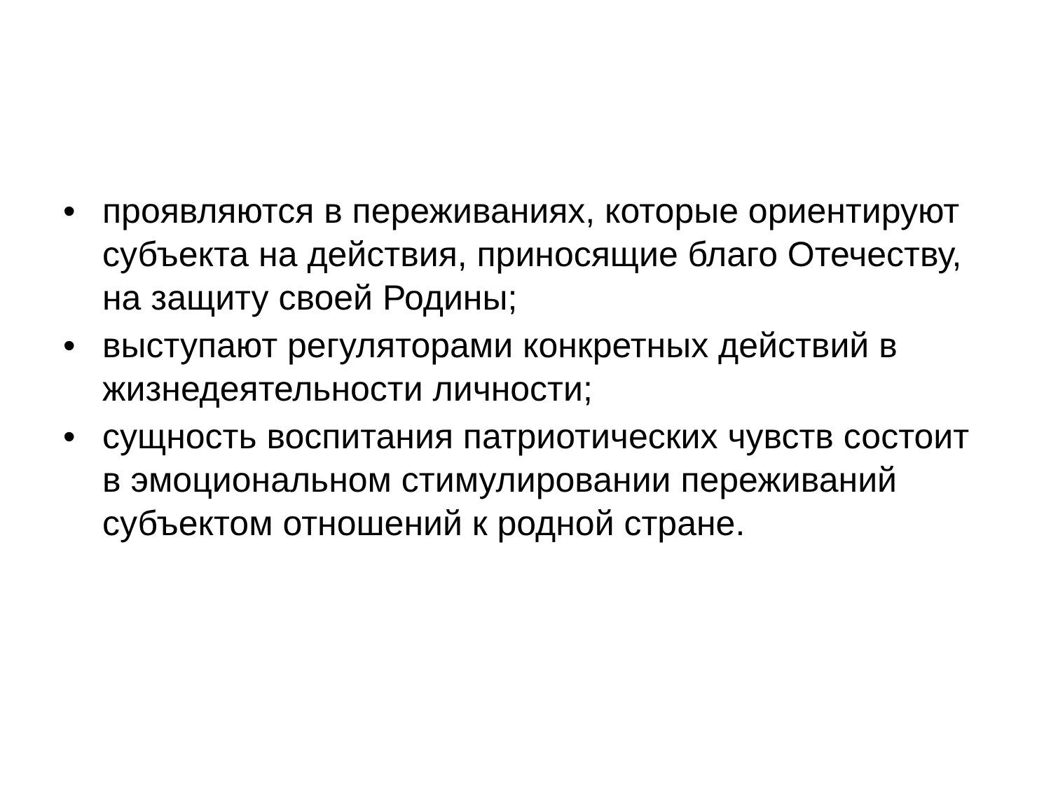• проявляются в переживаниях, которые ориентируют субъекта на действия, приносящие благо Отечеству, на защиту своей Родины;
• выступают регуляторами конкретных действий в жизнедеятельности личности;
• сущность воспитания патриотических чувств состоит в эмоциональном стимулировании переживаний субъектом отношений к родной стране.